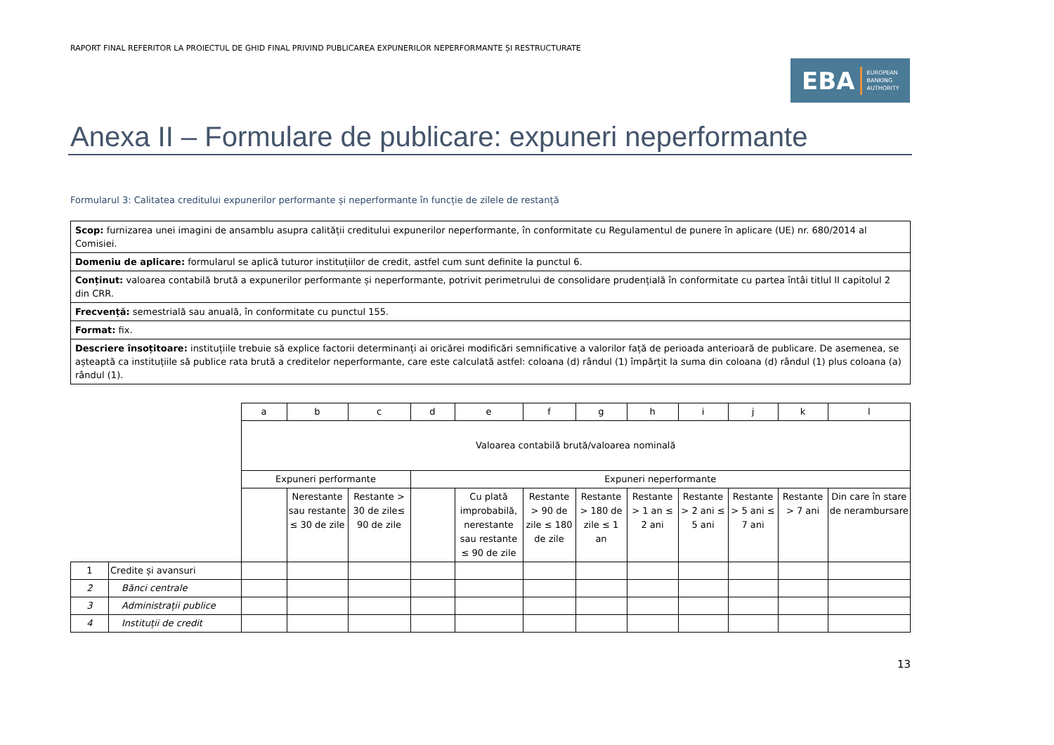RAPORT FINAL REFERITOR LA PROIECTUL DE GHID FINAL PRIVIND PUBLICAREA EXPUNERILOR NEPERFORMANTE ȘI RESTRUCTURATE
EBA EUROPEAN
BANKING
AUTHORITY
Anexa II – Formulare de publicare: expuneri neperformante
Formularul 3: Calitatea creditului expunerilor performante și neperformante în funcție de zilele de restanță
| Scop: furnizarea unei imagini de ansamblu asupra calității creditului expunerilor neperformante, în conformitate cu Regulamentul de punere în aplicare (UE) nr. 680/2014 al Comisiei. |
| Domeniu de aplicare: formularul se aplică tuturor instituțiilor de credit, astfel cum sunt definite la punctul 6. |
| Conținut: valoarea contabilă brută a expunerilor performante și neperformante, potrivit perimetrului de consolidare prudențială în conformitate cu partea întâi titlul II capitolul 2 din CRR. |
| Frecvență: semestrială sau anuală, în conformitate cu punctul 155. |
| Format: fix. |
| Descriere însoțitoare: instituțiile trebuie să explice factorii determinanți ai oricărei modificări semnificative a valorilor față de perioada anterioară de publicare. De asemenea, se așteaptă ca instituțiile să publice rata brută a creditelor neperformante, care este calculată astfel: coloana (d) rândul (1) împărțit la suma din coloana (d) rândul (1) plus coloana (a) rândul (1). |
| | | a | b | c | d | e | f | g | h | i | j | k | l |
| | | Valoarea contabilă brută/valoarea nominală | | | | | | | | | | | |
| | | Expuneri performante | | | Expuneri neperformante | | | | | | | | |
| | | | Nerestante sau restante ≤ 30 de zile | Restante > 30 de zile≤ 90 de zile | | Cu plată improbabilă, nerestante sau restante ≤ 90 de zile | Restante > 90 de zile ≤ 180 de zile | Restante > 180 de zile ≤ 1 an | Restante > 1 an ≤ 2 ani | Restante > 2 ani ≤ 5 ani | Restante > 5 ani ≤ 7 ani | Restante > 7 ani | Din care în stare de nerambursare |
| 1 | Credite și avansuri | | | | | | | | | | | | |
| 2 | Bănci centrale | | | | | | | | | | | | |
| 3 | Administrații publice | | | | | | | | | | | | |
| 4 | Instituții de credit | | | | | | | | | | | | |
13